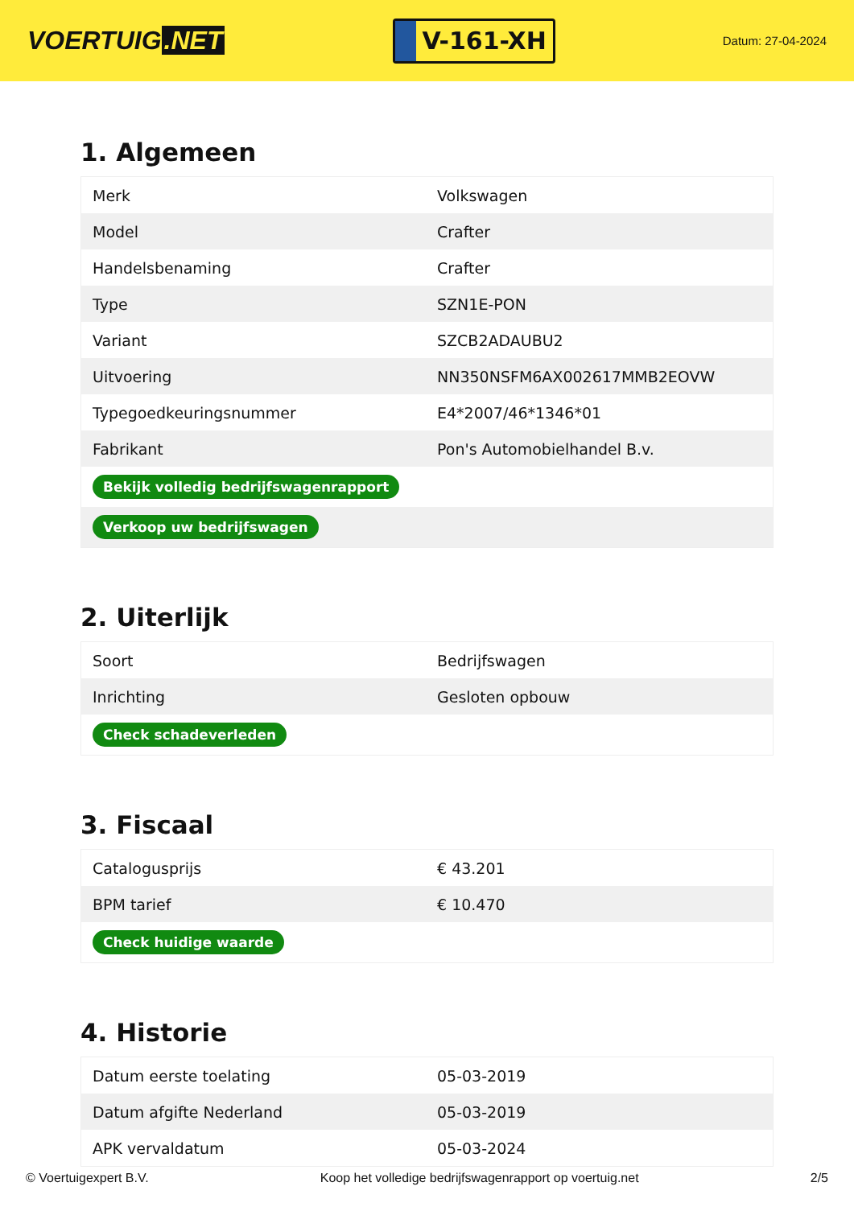VOERTUIG.NET
V-161-XH
Datum: 27-04-2024
1. Algemeen
| Merk | Volkswagen |
| Model | Crafter |
| Handelsbenaming | Crafter |
| Type | SZN1E-PON |
| Variant | SZCB2ADAUBU2 |
| Uitvoering | NN350NSFM6AX002617MMB2EOVW |
| Typegoedkeuringsnummer | E4*2007/46*1346*01 |
| Fabrikant | Pon's Automobielhandel B.v. |
| Bekijk volledig bedrijfswagenrapport | |
| Verkoop uw bedrijfswagen | |
2. Uiterlijk
| Soort | Bedrijfswagen |
| Inrichting | Gesloten opbouw |
| Check schadeverleden | |
3. Fiscaal
| Catalogusprijs | € 43.201 |
| BPM tarief | € 10.470 |
| Check huidige waarde | |
4. Historie
| Datum eerste toelating | 05-03-2019 |
| Datum afgifte Nederland | 05-03-2019 |
| APK vervaldatum | 05-03-2024 |
© Voertuigexpert B.V. Koop het volledige bedrijfswagenrapport op voertuig.net 2/5